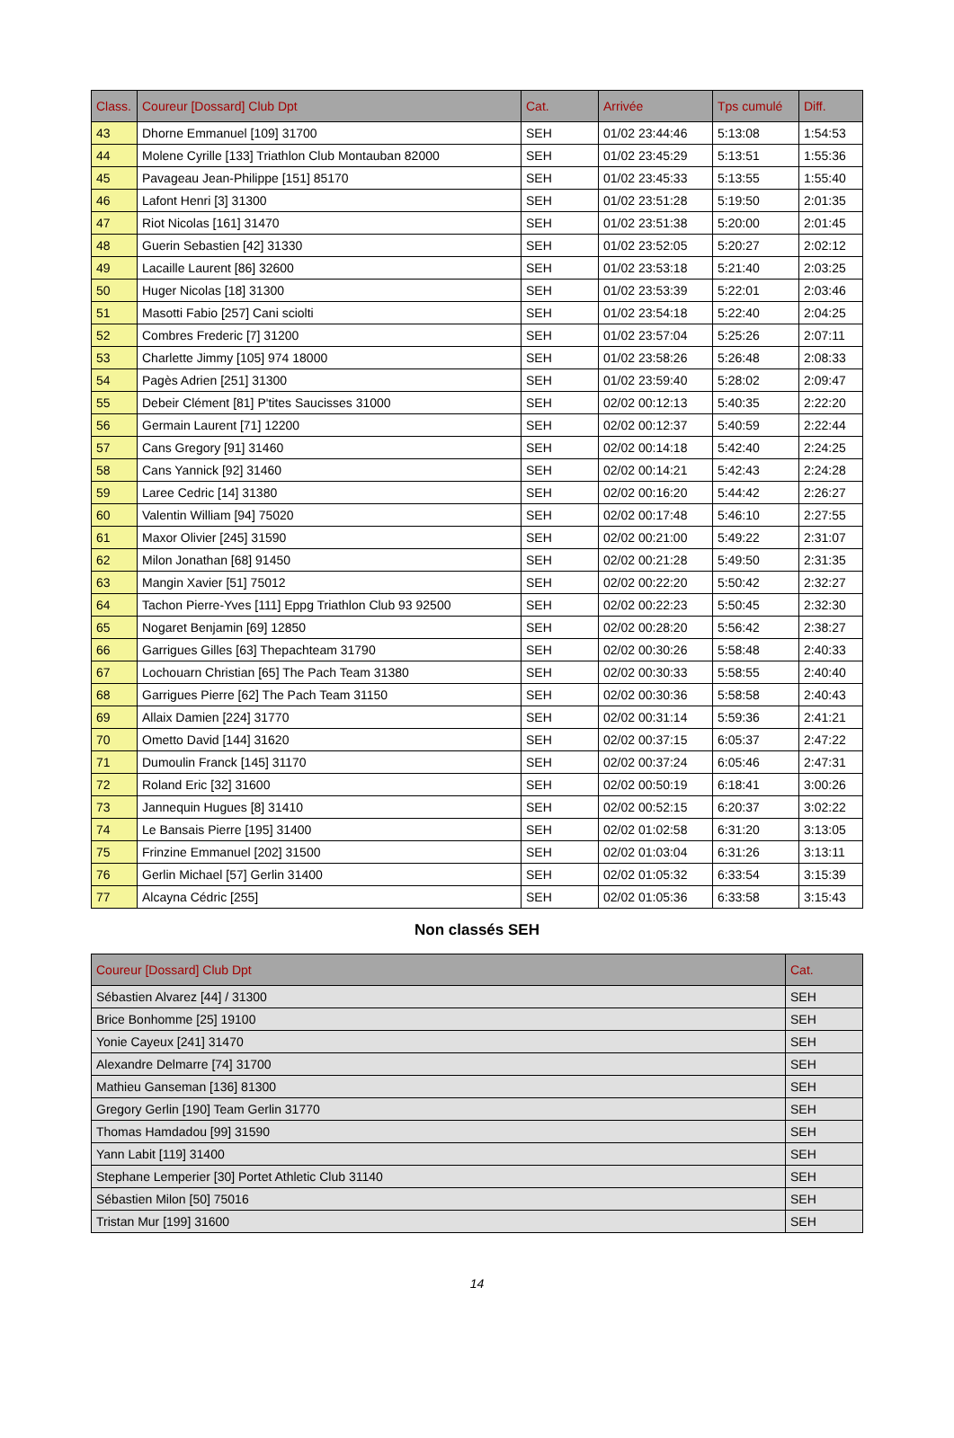| Class. | Coureur [Dossard] Club Dpt | Cat. | Arrivée | Tps cumulé | Diff. |
| --- | --- | --- | --- | --- | --- |
| 43 | Dhorne Emmanuel [109] 31700 | SEH | 01/02 23:44:46 | 5:13:08 | 1:54:53 |
| 44 | Molene Cyrille [133] Triathlon Club Montauban 82000 | SEH | 01/02 23:45:29 | 5:13:51 | 1:55:36 |
| 45 | Pavageau Jean-Philippe [151] 85170 | SEH | 01/02 23:45:33 | 5:13:55 | 1:55:40 |
| 46 | Lafont Henri [3] 31300 | SEH | 01/02 23:51:28 | 5:19:50 | 2:01:35 |
| 47 | Riot Nicolas [161] 31470 | SEH | 01/02 23:51:38 | 5:20:00 | 2:01:45 |
| 48 | Guerin Sebastien [42] 31330 | SEH | 01/02 23:52:05 | 5:20:27 | 2:02:12 |
| 49 | Lacaille Laurent [86] 32600 | SEH | 01/02 23:53:18 | 5:21:40 | 2:03:25 |
| 50 | Huger Nicolas [18] 31300 | SEH | 01/02 23:53:39 | 5:22:01 | 2:03:46 |
| 51 | Masotti Fabio [257] Cani sciolti | SEH | 01/02 23:54:18 | 5:22:40 | 2:04:25 |
| 52 | Combres Frederic [7] 31200 | SEH | 01/02 23:57:04 | 5:25:26 | 2:07:11 |
| 53 | Charlette Jimmy [105] 974 18000 | SEH | 01/02 23:58:26 | 5:26:48 | 2:08:33 |
| 54 | Pagès Adrien [251] 31300 | SEH | 01/02 23:59:40 | 5:28:02 | 2:09:47 |
| 55 | Debeir Clément [81] P'tites Saucisses 31000 | SEH | 02/02 00:12:13 | 5:40:35 | 2:22:20 |
| 56 | Germain Laurent [71] 12200 | SEH | 02/02 00:12:37 | 5:40:59 | 2:22:44 |
| 57 | Cans Gregory [91] 31460 | SEH | 02/02 00:14:18 | 5:42:40 | 2:24:25 |
| 58 | Cans Yannick [92] 31460 | SEH | 02/02 00:14:21 | 5:42:43 | 2:24:28 |
| 59 | Laree Cedric [14] 31380 | SEH | 02/02 00:16:20 | 5:44:42 | 2:26:27 |
| 60 | Valentin William [94] 75020 | SEH | 02/02 00:17:48 | 5:46:10 | 2:27:55 |
| 61 | Maxor Olivier [245] 31590 | SEH | 02/02 00:21:00 | 5:49:22 | 2:31:07 |
| 62 | Milon Jonathan [68] 91450 | SEH | 02/02 00:21:28 | 5:49:50 | 2:31:35 |
| 63 | Mangin Xavier [51] 75012 | SEH | 02/02 00:22:20 | 5:50:42 | 2:32:27 |
| 64 | Tachon Pierre-Yves [111] Eppg Triathlon Club 93 92500 | SEH | 02/02 00:22:23 | 5:50:45 | 2:32:30 |
| 65 | Nogaret Benjamin [69] 12850 | SEH | 02/02 00:28:20 | 5:56:42 | 2:38:27 |
| 66 | Garrigues Gilles [63] Thepachteam 31790 | SEH | 02/02 00:30:26 | 5:58:48 | 2:40:33 |
| 67 | Lochouarn Christian [65] The Pach Team 31380 | SEH | 02/02 00:30:33 | 5:58:55 | 2:40:40 |
| 68 | Garrigues Pierre [62] The Pach Team 31150 | SEH | 02/02 00:30:36 | 5:58:58 | 2:40:43 |
| 69 | Allaix Damien [224] 31770 | SEH | 02/02 00:31:14 | 5:59:36 | 2:41:21 |
| 70 | Ometto David [144] 31620 | SEH | 02/02 00:37:15 | 6:05:37 | 2:47:22 |
| 71 | Dumoulin Franck [145] 31170 | SEH | 02/02 00:37:24 | 6:05:46 | 2:47:31 |
| 72 | Roland Eric [32] 31600 | SEH | 02/02 00:50:19 | 6:18:41 | 3:00:26 |
| 73 | Jannequin Hugues [8] 31410 | SEH | 02/02 00:52:15 | 6:20:37 | 3:02:22 |
| 74 | Le Bansais Pierre [195] 31400 | SEH | 02/02 01:02:58 | 6:31:20 | 3:13:05 |
| 75 | Frinzine Emmanuel [202] 31500 | SEH | 02/02 01:03:04 | 6:31:26 | 3:13:11 |
| 76 | Gerlin Michael [57] Gerlin 31400 | SEH | 02/02 01:05:32 | 6:33:54 | 3:15:39 |
| 77 | Alcayna Cédric [255] | SEH | 02/02 01:05:36 | 6:33:58 | 3:15:43 |
Non classés SEH
| Coureur [Dossard] Club Dpt | Cat. |
| --- | --- |
| Sébastien Alvarez [44] / 31300 | SEH |
| Brice Bonhomme [25] 19100 | SEH |
| Yonie Cayeux [241] 31470 | SEH |
| Alexandre Delmarre [74] 31700 | SEH |
| Mathieu Ganseman [136] 81300 | SEH |
| Gregory Gerlin [190] Team Gerlin 31770 | SEH |
| Thomas Hamdadou [99] 31590 | SEH |
| Yann Labit [119] 31400 | SEH |
| Stephane Lemperier [30] Portet Athletic Club 31140 | SEH |
| Sébastien Milon [50] 75016 | SEH |
| Tristan Mur [199] 31600 | SEH |
14